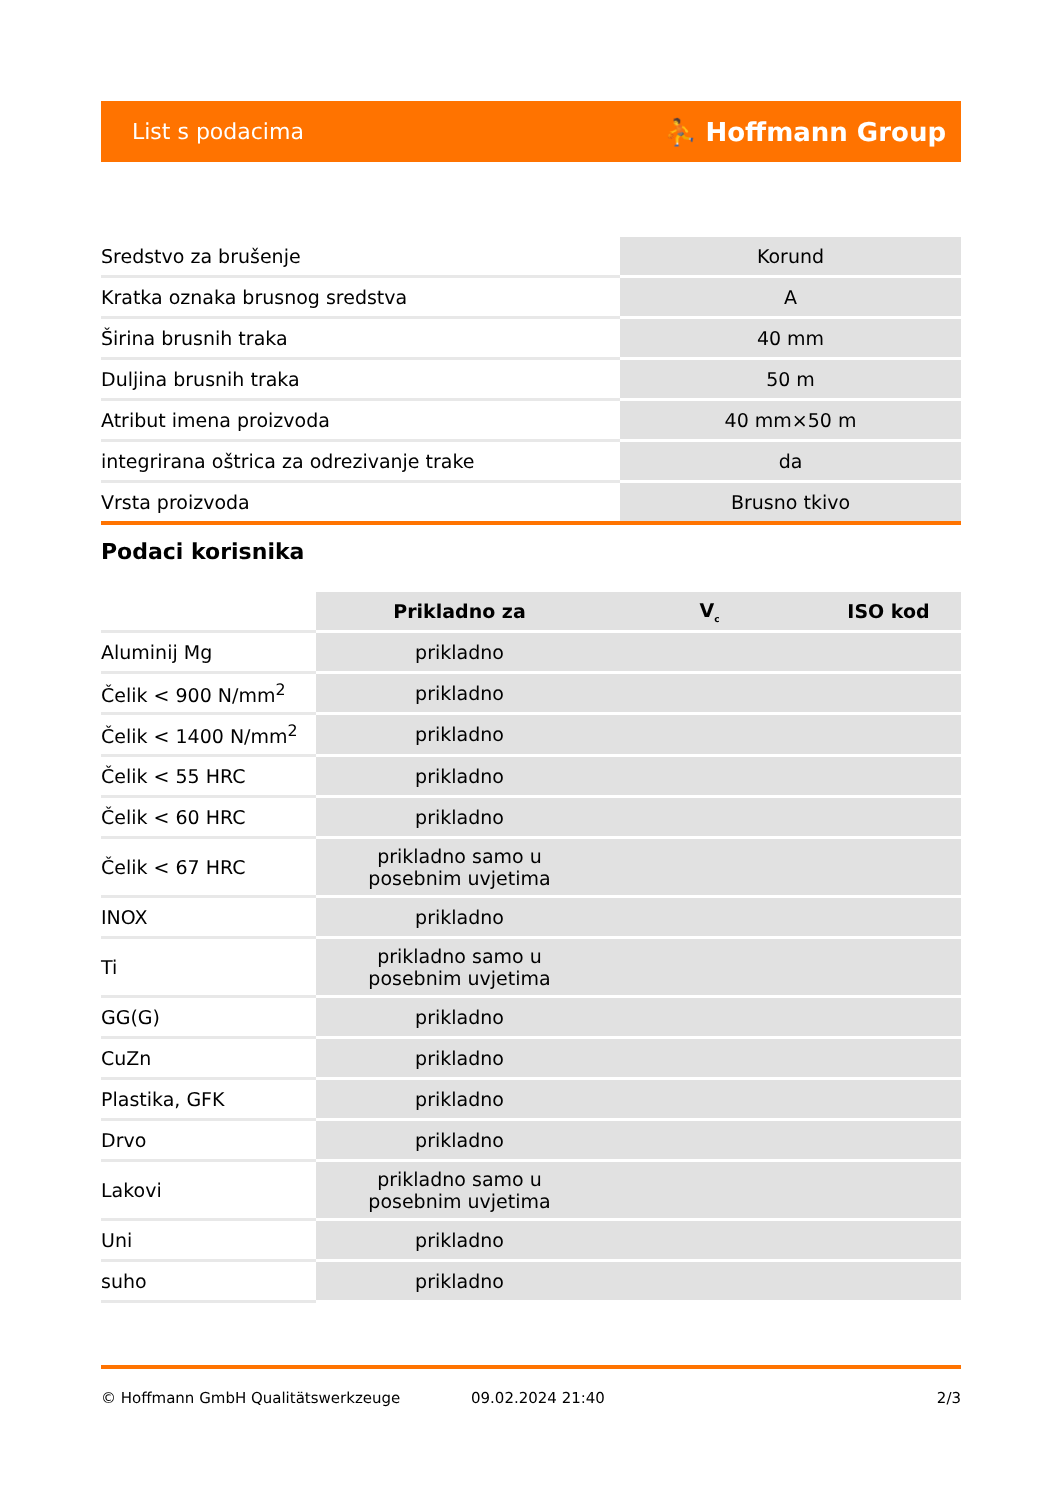List s podacima ⛹ Hoffmann Group
| Sredstvo za brušenje | Korund |
| Kratka oznaka brusnog sredstva | A |
| Širina brusnih traka | 40 mm |
| Duljina brusnih traka | 50 m |
| Atribut imena proizvoda | 40 mm×50 m |
| integrirana oštrica za odrezivanje trake | da |
| Vrsta proizvoda | Brusno tkivo |
Podaci korisnika
| | Prikladno za | V<sub>c</sub> | ISO kod |
| --- | --- | --- | --- |
| Aluminij Mg | prikladno | | |
| Čelik < 900 N/mm<sup>2</sup> | prikladno | | |
| Čelik < 1400 N/mm<sup>2</sup> | prikladno | | |
| Čelik < 55 HRC | prikladno | | |
| Čelik < 60 HRC | prikladno | | |
| Čelik < 67 HRC | prikladno samo u posebnim uvjetima | | |
| INOX | prikladno | | |
| Ti | prikladno samo u posebnim uvjetima | | |
| GG(G) | prikladno | | |
| CuZn | prikladno | | |
| Plastika, GFK | prikladno | | |
| Drvo | prikladno | | |
| Lakovi | prikladno samo u posebnim uvjetima | | |
| Uni | prikladno | | |
| suho | prikladno | | |
© Hoffmann GmbH Qualitätswerkzeuge 09.02.2024 21:40 2/3